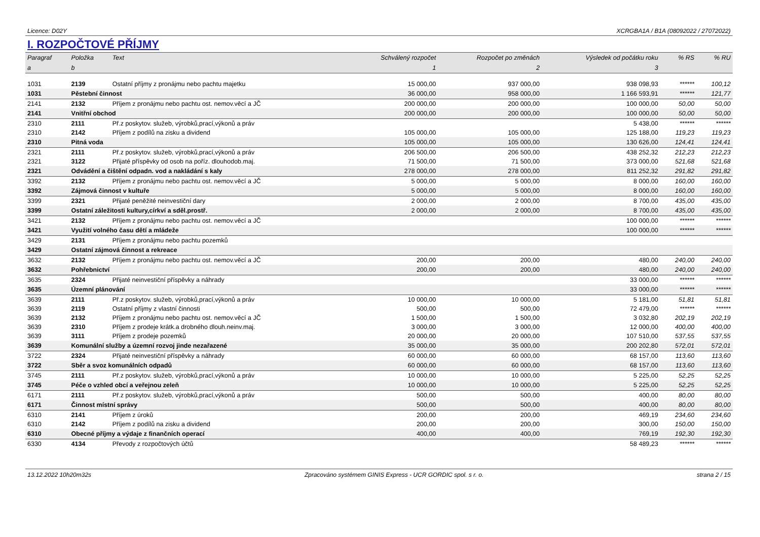Licence: D02Y XCRGBA1A / B1A (08092022 / 27072022)
I. ROZPOČTOVÉ PŘÍJMY
| Paragraf | Položka | Text | Schválený rozpočet | Rozpočet po změnách | Výsledek od počátku roku | % RS | % RU |
| --- | --- | --- | --- | --- | --- | --- | --- |
| a | b | | 1 | 2 | 3 | | |
| 1031 | 2139 | Ostatní příjmy z pronájmu nebo pachtu majetku | 15 000,00 | 937 000,00 | 938 098,93 | ****** | 100,12 |
| 1031 | Pěstební činnost | | 36 000,00 | 958 000,00 | 1 166 593,91 | ****** | 121,77 |
| 2141 | 2132 | Příjem z pronájmu nebo pachtu ost. nemov.věcí a JČ | 200 000,00 | 200 000,00 | 100 000,00 | 50,00 | 50,00 |
| 2141 | Vnitřní obchod | | 200 000,00 | 200 000,00 | 100 000,00 | 50,00 | 50,00 |
| 2310 | 2111 | Př.z poskytov. služeb, výrobků,prací,výkonů a práv | | | 5 438,00 | ****** | ****** |
| 2310 | 2142 | Příjem z podílů na zisku a dividend | 105 000,00 | 105 000,00 | 125 188,00 | 119,23 | 119,23 |
| 2310 | Pitná voda | | 105 000,00 | 105 000,00 | 130 626,00 | 124,41 | 124,41 |
| 2321 | 2111 | Př.z poskytov. služeb, výrobků,prací,výkonů a práv | 206 500,00 | 206 500,00 | 438 252,32 | 212,23 | 212,23 |
| 2321 | 3122 | Přijaté příspěvky od osob na poříz. dlouhodob.maj. | 71 500,00 | 71 500,00 | 373 000,00 | 521,68 | 521,68 |
| 2321 | Odvádění a čištění odpadn. vod a nakládání s kaly | | 278 000,00 | 278 000,00 | 811 252,32 | 291,82 | 291,82 |
| 3392 | 2132 | Příjem z pronájmu nebo pachtu ost. nemov.věcí a JČ | 5 000,00 | 5 000,00 | 8 000,00 | 160,00 | 160,00 |
| 3392 | Zájmová činnost v kultuře | | 5 000,00 | 5 000,00 | 8 000,00 | 160,00 | 160,00 |
| 3399 | 2321 | Přijaté peněžité neinvestiční dary | 2 000,00 | 2 000,00 | 8 700,00 | 435,00 | 435,00 |
| 3399 | Ostatní záležitosti kultury,církví a sděl.prostř. | | 2 000,00 | 2 000,00 | 8 700,00 | 435,00 | 435,00 |
| 3421 | 2132 | Příjem z pronájmu nebo pachtu ost. nemov.věcí a JČ | | | 100 000,00 | ****** | ****** |
| 3421 | Využití volného času dětí a mládeže | | | | 100 000,00 | ****** | ****** |
| 3429 | 2131 | Příjem z pronájmu nebo pachtu pozemků | | | | | |
| 3429 | Ostatní zájmová činnost a rekreace | | | | | | |
| 3632 | 2132 | Příjem z pronájmu nebo pachtu ost. nemov.věcí a JČ | 200,00 | 200,00 | 480,00 | 240,00 | 240,00 |
| 3632 | Pohřebnictví | | 200,00 | 200,00 | 480,00 | 240,00 | 240,00 |
| 3635 | 2324 | Přijaté neinvestiční příspěvky a náhrady | | | 33 000,00 | ****** | ****** |
| 3635 | Územní plánování | | | | 33 000,00 | ****** | ****** |
| 3639 | 2111 | Př.z poskytov. služeb, výrobků,prací,výkonů a práv | 10 000,00 | 10 000,00 | 5 181,00 | 51,81 | 51,81 |
| 3639 | 2119 | Ostatní příjmy z vlastní činnosti | 500,00 | 500,00 | 72 479,00 | ****** | ****** |
| 3639 | 2132 | Příjem z pronájmu nebo pachtu ost. nemov.věcí a JČ | 1 500,00 | 1 500,00 | 3 032,80 | 202,19 | 202,19 |
| 3639 | 2310 | Příjem z prodeje krátk.a drobného dlouh.neinv.maj. | 3 000,00 | 3 000,00 | 12 000,00 | 400,00 | 400,00 |
| 3639 | 3111 | Příjem z prodeje pozemků | 20 000,00 | 20 000,00 | 107 510,00 | 537,55 | 537,55 |
| 3639 | Komunální služby a územní rozvoj jinde nezařazené | | 35 000,00 | 35 000,00 | 200 202,80 | 572,01 | 572,01 |
| 3722 | 2324 | Přijaté neinvestiční příspěvky a náhrady | 60 000,00 | 60 000,00 | 68 157,00 | 113,60 | 113,60 |
| 3722 | Sběr a svoz komunálních odpadů | | 60 000,00 | 60 000,00 | 68 157,00 | 113,60 | 113,60 |
| 3745 | 2111 | Př.z poskytov. služeb, výrobků,prací,výkonů a práv | 10 000,00 | 10 000,00 | 5 225,00 | 52,25 | 52,25 |
| 3745 | Péče o vzhled obcí a veřejnou zeleň | | 10 000,00 | 10 000,00 | 5 225,00 | 52,25 | 52,25 |
| 6171 | 2111 | Př.z poskytov. služeb, výrobků,prací,výkonů a práv | 500,00 | 500,00 | 400,00 | 80,00 | 80,00 |
| 6171 | Činnost místní správy | | 500,00 | 500,00 | 400,00 | 80,00 | 80,00 |
| 6310 | 2141 | Příjem z úroků | 200,00 | 200,00 | 469,19 | 234,60 | 234,60 |
| 6310 | 2142 | Příjem z podílů na zisku a dividend | 200,00 | 200,00 | 300,00 | 150,00 | 150,00 |
| 6310 | Obecné příjmy a výdaje z finančních operací | | 400,00 | 400,00 | 769,19 | 192,30 | 192,30 |
| 6330 | 4134 | Převody z rozpočtových účtů | | | 58 489,23 | ****** | ****** |
13.12.2022 10h20m32s Zpracováno systémem GINIS Express - UCR GORDIC spol. s r. o. strana 2 / 15